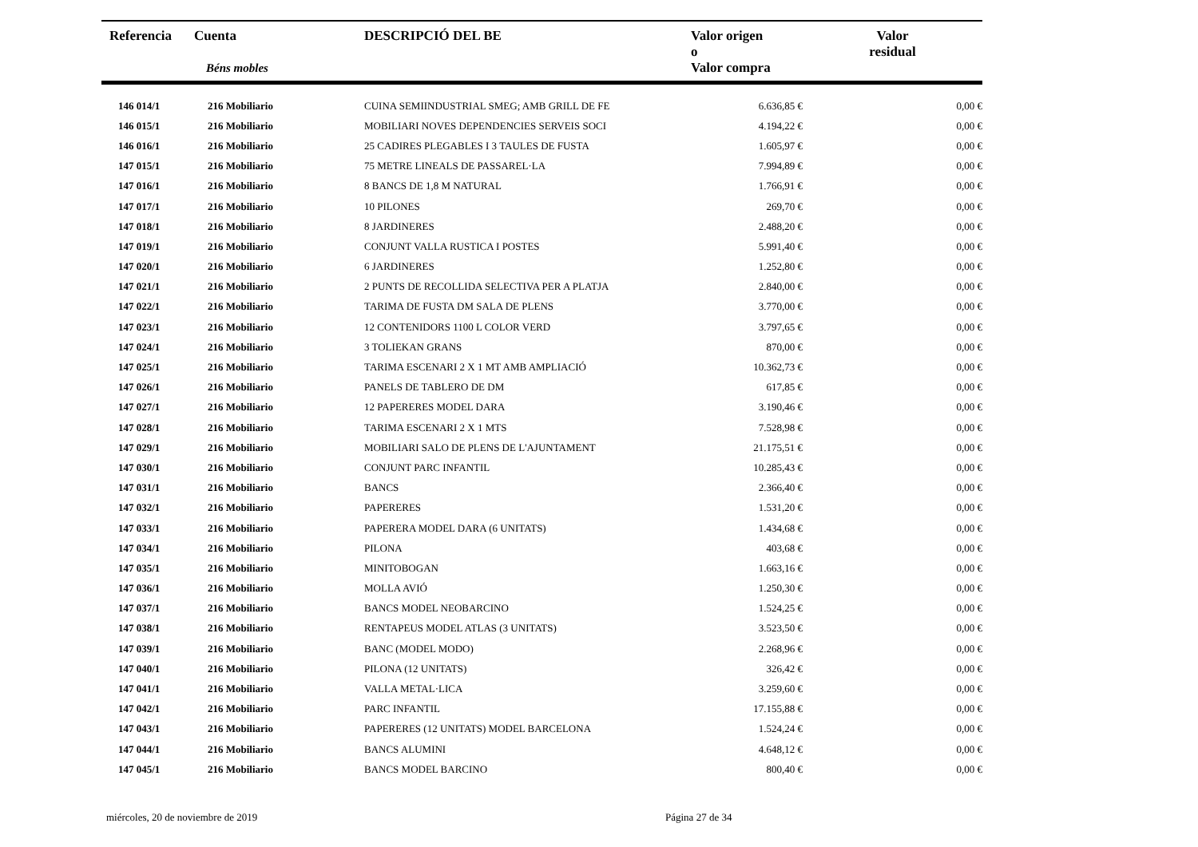| Referencia | Cuenta Béns mobles | DESCRIPCIÓ DEL BE | Valor origen o Valor compra | Valor residual |
| --- | --- | --- | --- | --- |
| 146 014/1 | 216 Mobiliario | CUINA SEMIINDUSTRIAL SMEG; AMB GRILL DE FE | 6.636,85 € | 0,00 € |
| 146 015/1 | 216 Mobiliario | MOBILIARI NOVES DEPENDENCIES SERVEIS SOCI | 4.194,22 € | 0,00 € |
| 146 016/1 | 216 Mobiliario | 25 CADIRES PLEGABLES I 3 TAULES DE FUSTA | 1.605,97 € | 0,00 € |
| 147 015/1 | 216 Mobiliario | 75 METRE LINEALS DE PASSAREL·LA | 7.994,89 € | 0,00 € |
| 147 016/1 | 216 Mobiliario | 8 BANCS DE 1,8 M NATURAL | 1.766,91 € | 0,00 € |
| 147 017/1 | 216 Mobiliario | 10 PILONES | 269,70 € | 0,00 € |
| 147 018/1 | 216 Mobiliario | 8 JARDINERES | 2.488,20 € | 0,00 € |
| 147 019/1 | 216 Mobiliario | CONJUNT VALLA RUSTICA I POSTES | 5.991,40 € | 0,00 € |
| 147 020/1 | 216 Mobiliario | 6 JARDINERES | 1.252,80 € | 0,00 € |
| 147 021/1 | 216 Mobiliario | 2 PUNTS DE RECOLLIDA SELECTIVA PER A PLATJA | 2.840,00 € | 0,00 € |
| 147 022/1 | 216 Mobiliario | TARIMA DE FUSTA DM SALA DE PLENS | 3.770,00 € | 0,00 € |
| 147 023/1 | 216 Mobiliario | 12 CONTENIDORS 1100 L COLOR VERD | 3.797,65 € | 0,00 € |
| 147 024/1 | 216 Mobiliario | 3 TOLIEKAN GRANS | 870,00 € | 0,00 € |
| 147 025/1 | 216 Mobiliario | TARIMA ESCENARI 2 X 1 MT AMB AMPLIACIÓ | 10.362,73 € | 0,00 € |
| 147 026/1 | 216 Mobiliario | PANELS DE TABLERO DE DM | 617,85 € | 0,00 € |
| 147 027/1 | 216 Mobiliario | 12 PAPERERES MODEL DARA | 3.190,46 € | 0,00 € |
| 147 028/1 | 216 Mobiliario | TARIMA ESCENARI 2 X 1 MTS | 7.528,98 € | 0,00 € |
| 147 029/1 | 216 Mobiliario | MOBILIARI SALO DE PLENS DE L'AJUNTAMENT | 21.175,51 € | 0,00 € |
| 147 030/1 | 216 Mobiliario | CONJUNT PARC INFANTIL | 10.285,43 € | 0,00 € |
| 147 031/1 | 216 Mobiliario | BANCS | 2.366,40 € | 0,00 € |
| 147 032/1 | 216 Mobiliario | PAPERERES | 1.531,20 € | 0,00 € |
| 147 033/1 | 216 Mobiliario | PAPERERA MODEL DARA (6 UNITATS) | 1.434,68 € | 0,00 € |
| 147 034/1 | 216 Mobiliario | PILONA | 403,68 € | 0,00 € |
| 147 035/1 | 216 Mobiliario | MINITOBOGAN | 1.663,16 € | 0,00 € |
| 147 036/1 | 216 Mobiliario | MOLLA AVIÓ | 1.250,30 € | 0,00 € |
| 147 037/1 | 216 Mobiliario | BANCS MODEL NEOBARCINO | 1.524,25 € | 0,00 € |
| 147 038/1 | 216 Mobiliario | RENTAPEUS MODEL ATLAS (3 UNITATS) | 3.523,50 € | 0,00 € |
| 147 039/1 | 216 Mobiliario | BANC (MODEL MODO) | 2.268,96 € | 0,00 € |
| 147 040/1 | 216 Mobiliario | PILONA (12 UNITATS) | 326,42 € | 0,00 € |
| 147 041/1 | 216 Mobiliario | VALLA METAL·LICA | 3.259,60 € | 0,00 € |
| 147 042/1 | 216 Mobiliario | PARC INFANTIL | 17.155,88 € | 0,00 € |
| 147 043/1 | 216 Mobiliario | PAPERERES (12 UNITATS) MODEL BARCELONA | 1.524,24 € | 0,00 € |
| 147 044/1 | 216 Mobiliario | BANCS ALUMINI | 4.648,12 € | 0,00 € |
| 147 045/1 | 216 Mobiliario | BANCS MODEL BARCINO | 800,40 € | 0,00 € |
miércoles, 20 de noviembre de 2019 Página 27 de 34